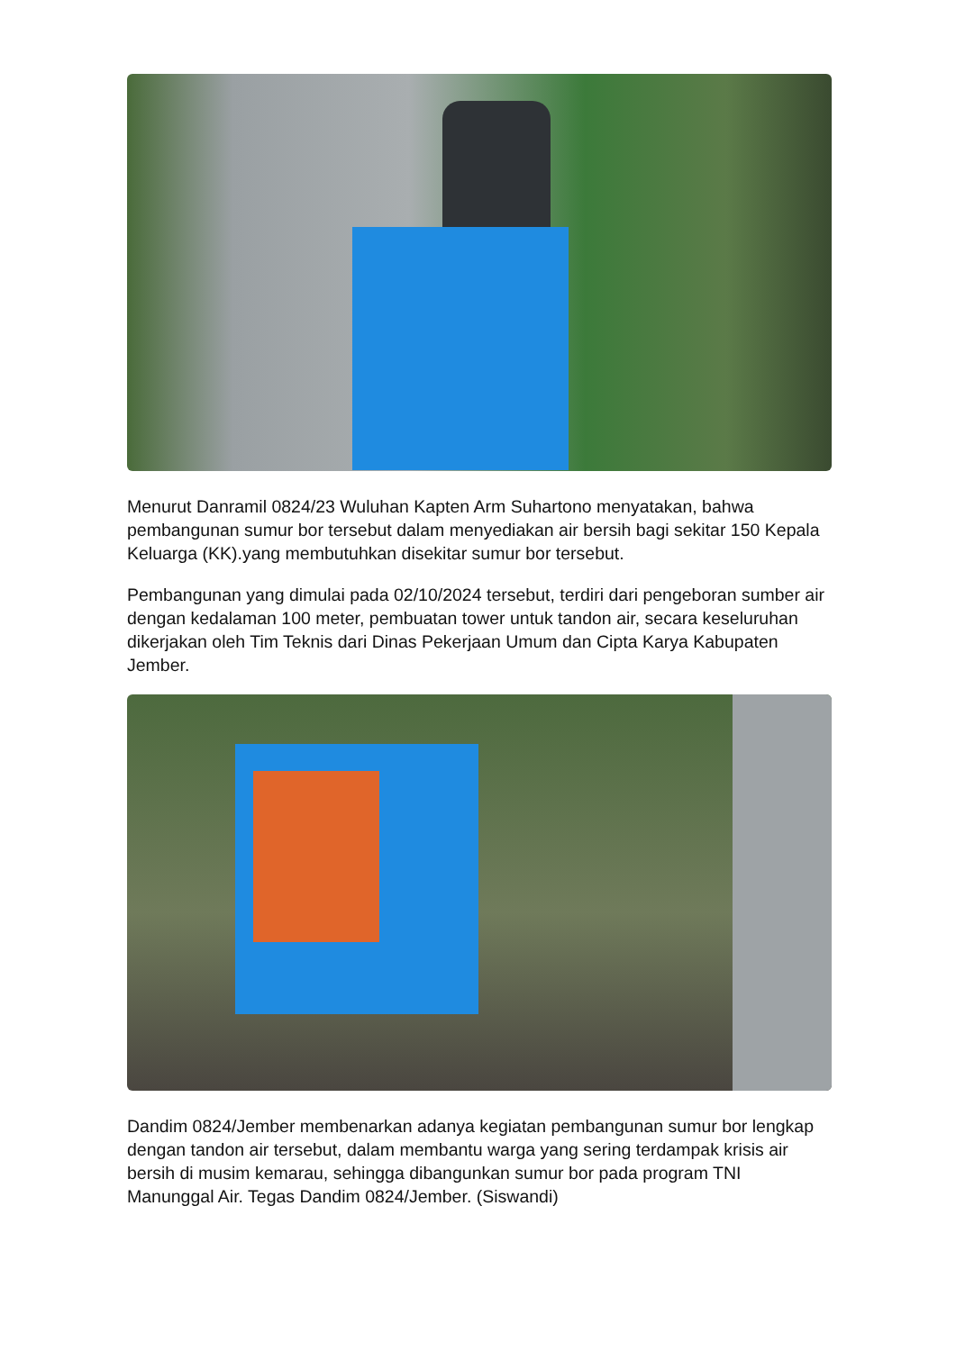Menurut Danramil 0824/23 Wuluhan Kapten Arm Suhartono menyatakan, bahwa pembangunan sumur bor tersebut dalam menyediakan air bersih bagi sekitar 150 Kepala Keluarga (KK).yang membutuhkan disekitar sumur bor tersebut.
Pembangunan yang dimulai pada 02/10/2024 tersebut, terdiri dari pengeboran sumber air dengan kedalaman 100 meter, pembuatan tower untuk tandon air, secara keseluruhan dikerjakan oleh Tim Teknis dari Dinas Pekerjaan Umum dan Cipta Karya Kabupaten Jember.
Dandim 0824/Jember membenarkan adanya kegiatan pembangunan sumur bor lengkap dengan tandon air tersebut, dalam membantu warga yang sering terdampak krisis air bersih di musim kemarau, sehingga dibangunkan sumur bor pada program TNI Manunggal Air. Tegas Dandim 0824/Jember. (Siswandi)